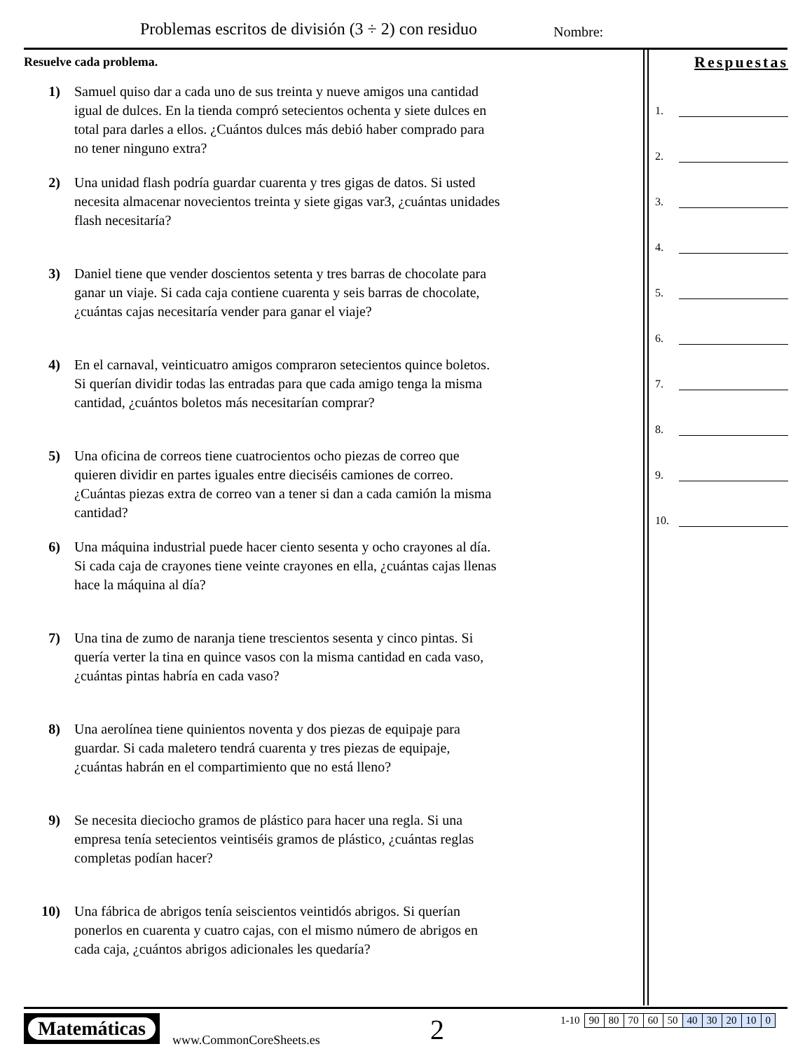Problemas escritos de división (3 ÷ 2) con residuo
Nombre:
Resuelve cada problema.
1) Samuel quiso dar a cada uno de sus treinta y nueve amigos una cantidad igual de dulces. En la tienda compró setecientos ochenta y siete dulces en total para darles a ellos. ¿Cuántos dulces más debió haber comprado para no tener ninguno extra?
2) Una unidad flash podría guardar cuarenta y tres gigas de datos. Si usted necesita almacenar novecientos treinta y siete gigas var3, ¿cuántas unidades flash necesitaría?
3) Daniel tiene que vender doscientos setenta y tres barras de chocolate para ganar un viaje. Si cada caja contiene cuarenta y seis barras de chocolate, ¿cuántas cajas necesitaría vender para ganar el viaje?
4) En el carnaval, veinticuatro amigos compraron setecientos quince boletos. Si querían dividir todas las entradas para que cada amigo tenga la misma cantidad, ¿cuántos boletos más necesitarían comprar?
5) Una oficina de correos tiene cuatrocientos ocho piezas de correo que quieren dividir en partes iguales entre dieciséis camiones de correo. ¿Cuántas piezas extra de correo van a tener si dan a cada camión la misma cantidad?
6) Una máquina industrial puede hacer ciento sesenta y ocho crayones al día. Si cada caja de crayones tiene veinte crayones en ella, ¿cuántas cajas llenas hace la máquina al día?
7) Una tina de zumo de naranja tiene trescientos sesenta y cinco pintas. Si quería verter la tina en quince vasos con la misma cantidad en cada vaso, ¿cuántas pintas habría en cada vaso?
8) Una aerolínea tiene quinientos noventa y dos piezas de equipaje para guardar. Si cada maletero tendrá cuarenta y tres piezas de equipaje, ¿cuántas habrán en el compartimiento que no está lleno?
9) Se necesita dieciocho gramos de plástico para hacer una regla. Si una empresa tenía setecientos veintiséis gramos de plástico, ¿cuántas reglas completas podían hacer?
10) Una fábrica de abrigos tenía seiscientos veintidós abrigos. Si querían ponerlos en cuarenta y cuatro cajas, con el mismo número de abrigos en cada caja, ¿cuántos abrigos adicionales les quedaría?
Respuestas
1.
2.
3.
4.
5.
6.
7.
8.
9.
10.
Matemáticas
www.CommonCoreSheets.es 2
| 1-10 | 90 | 80 | 70 | 60 | 50 | 40 | 30 | 20 | 10 | 0 |